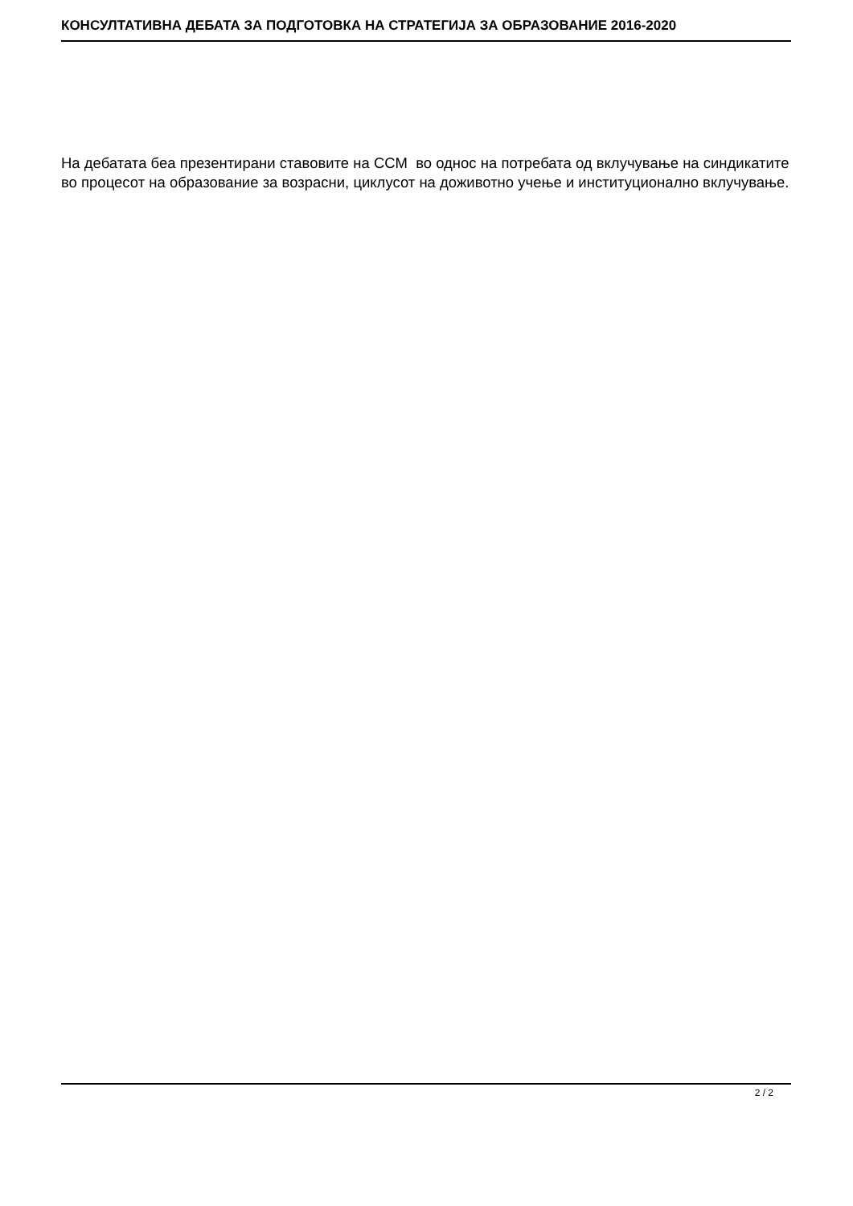КОНСУЛТАТИВНА ДЕБАТА ЗА ПОДГОТОВКА НА СТРАТЕГИЈА ЗА ОБРАЗОВАНИЕ 2016-2020
На дебатата беа презентирани ставовите на ССМ во однос на потребата од вклучување на синдикатите во процесот на образование за возрасни, циклусот на доживотно учење и институционално вклучување.
2 / 2